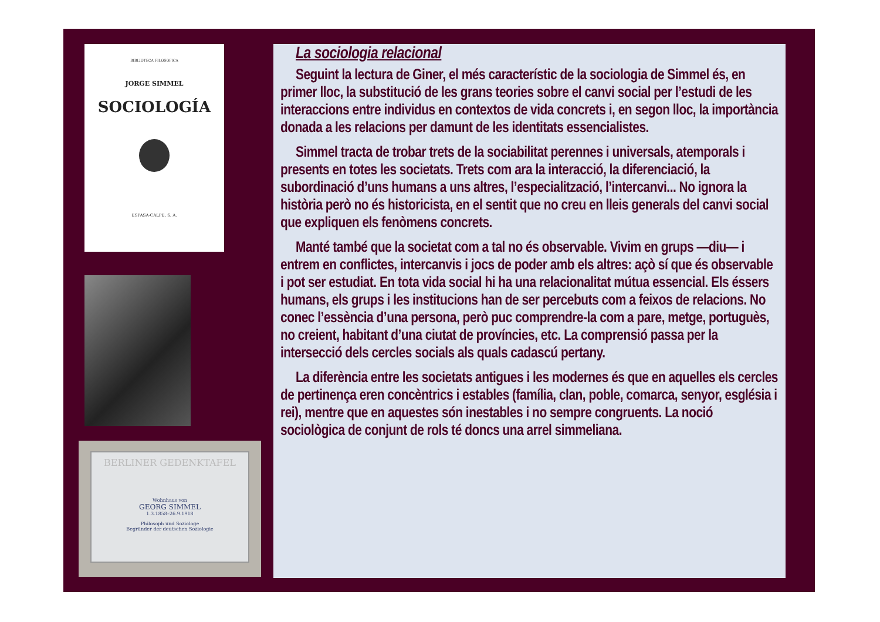BIBLIOTECA FILOSOFICA
JORGE SIMMEL
SOCIOLOGÍA
ESPASA-CALPE, S. A.
BERLINER GEDENKTAFEL
Wohnhaus von
GEORG SIMMEL
1.3.1858–26.9.1918
Philosoph und Soziologe
Begründer der deutschen Soziologie
La sociologia relacional
Seguint la lectura de Giner, el més característic de la sociologia de Simmel és, en primer lloc, la substitució de les grans teories sobre el canvi social per l’estudi de les interaccions entre individus en contextos de vida concrets i, en segon lloc, la importància donada a les relacions per damunt de les identitats essencialistes.
Simmel tracta de trobar trets de la sociabilitat perennes i universals, atemporals i presents en totes les societats. Trets com ara la interacció, la diferenciació, la subordinació d’uns humans a uns altres, l’especialització, l’intercanvi... No ignora la història però no és historicista, en el sentit que no creu en lleis generals del canvi social que expliquen els fenòmens concrets.
Manté també que la societat com a tal no és observable. Vivim en grups —diu— i entrem en conflictes, intercanvis i jocs de poder amb els altres: açò sí que és observable i pot ser estudiat. En tota vida social hi ha una relacionalitat mútua essencial. Els éssers humans, els grups i les institucions han de ser percebuts com a feixos de relacions. No conec l’essència d’una persona, però puc comprendre-la com a pare, metge, portuguès, no creient, habitant d’una ciutat de províncies, etc. La comprensió passa per la intersecció dels cercles socials als quals cadascú pertany.
La diferència entre les societats antigues i les modernes és que en aquelles els cercles de pertinença eren concèntrics i estables (família, clan, poble, comarca, senyor, església i rei), mentre que en aquestes són inestables i no sempre congruents. La noció sociològica de conjunt de rols té doncs una arrel simmeliana.